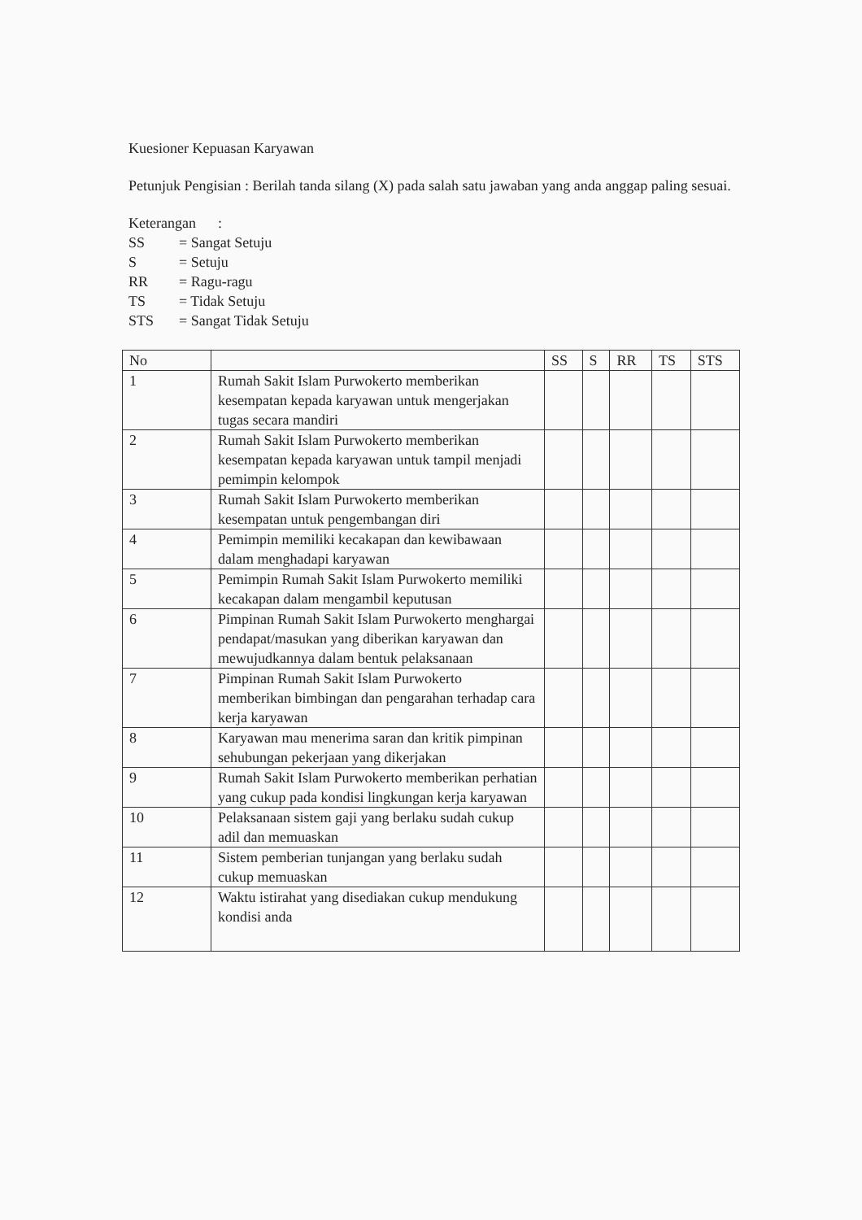Kuesioner Kepuasan Karyawan
Petunjuk Pengisian : Berilah tanda silang (X) pada salah satu jawaban yang anda anggap paling sesuai.
Keterangan :
SS = Sangat Setuju
S = Setuju
RR = Ragu-ragu
TS = Tidak Setuju
STS = Sangat Tidak Setuju
| No | | SS | S | RR | TS | STS |
| --- | --- | --- | --- | --- | --- | --- |
| 1 | Rumah Sakit Islam Purwokerto memberikan kesempatan kepada karyawan untuk mengerjakan tugas secara mandiri | | | | | |
| 2 | Rumah Sakit Islam Purwokerto memberikan kesempatan kepada karyawan untuk tampil menjadi pemimpin kelompok | | | | | |
| 3 | Rumah Sakit Islam Purwokerto memberikan kesempatan untuk pengembangan diri | | | | | |
| 4 | Pemimpin memiliki kecakapan dan kewibawaan dalam menghadapi karyawan | | | | | |
| 5 | Pemimpin Rumah Sakit Islam Purwokerto memiliki kecakapan dalam mengambil keputusan | | | | | |
| 6 | Pimpinan Rumah Sakit Islam Purwokerto menghargai pendapat/masukan yang diberikan karyawan dan mewujudkannya dalam bentuk pelaksanaan | | | | | |
| 7 | Pimpinan Rumah Sakit Islam Purwokerto memberikan bimbingan dan pengarahan terhadap cara kerja karyawan | | | | | |
| 8 | Karyawan mau menerima saran dan kritik pimpinan sehubungan pekerjaan yang dikerjakan | | | | | |
| 9 | Rumah Sakit Islam Purwokerto memberikan perhatian yang cukup pada kondisi lingkungan kerja karyawan | | | | | |
| 10 | Pelaksanaan sistem gaji yang berlaku sudah cukup adil dan memuaskan | | | | | |
| 11 | Sistem pemberian tunjangan yang berlaku sudah cukup memuaskan | | | | | |
| 12 | Waktu istirahat yang disediakan cukup mendukung kondisi anda | | | | | |